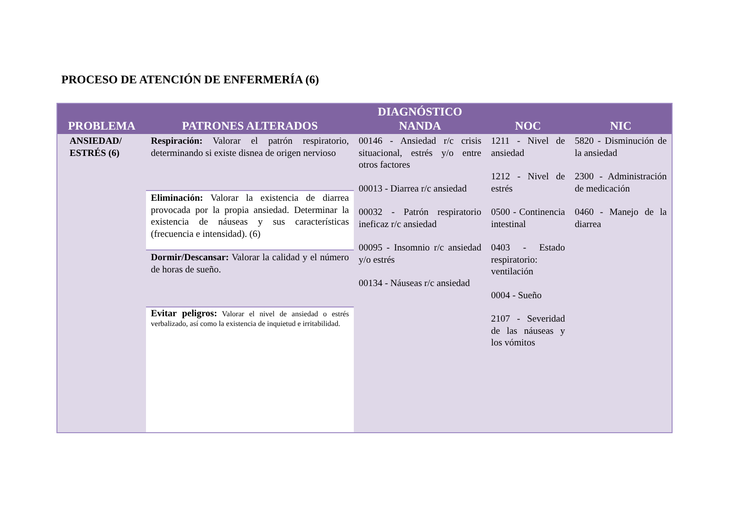PROCESO DE ATENCIÓN DE ENFERMERÍA (6)
| PROBLEMA | PATRONES ALTERADOS | DIAGNÓSTICO NANDA | NOC | NIC |
| --- | --- | --- | --- | --- |
| ANSIEDAD/ ESTRÉS (6) | Respiración: Valorar el patrón respiratorio, determinando si existe disnea de origen nervioso | 00146 - Ansiedad r/c crisis situacional, estrés y/o entre otros factores 00013 - Diarrea r/c ansiedad 00032 - Patrón respiratorio ineficaz r/c ansiedad 00095 - Insomnio r/c ansiedad y/o estrés 00134 - Náuseas r/c ansiedad | 1211 - Nivel de ansiedad 1212 - Nivel de estrés 0500 - Continencia intestinal 0403 - Estado respiratorio: ventilación 0004 - Sueño 2107 - Severidad de las náuseas y los vómitos | 5820 - Disminución de la ansiedad 2300 - Administración de medicación 0460 - Manejo de la diarrea |
| | Eliminación: Valorar la existencia de diarrea provocada por la propia ansiedad. Determinar la existencia de náuseas y sus características (frecuencia e intensidad). (6) | | | |
| | Dormir/Descansar: Valorar la calidad y el número de horas de sueño. | | | |
| | Evitar peligros: Valorar el nivel de ansiedad o estrés verbalizado, así como la existencia de inquietud e irritabilidad. | | | |